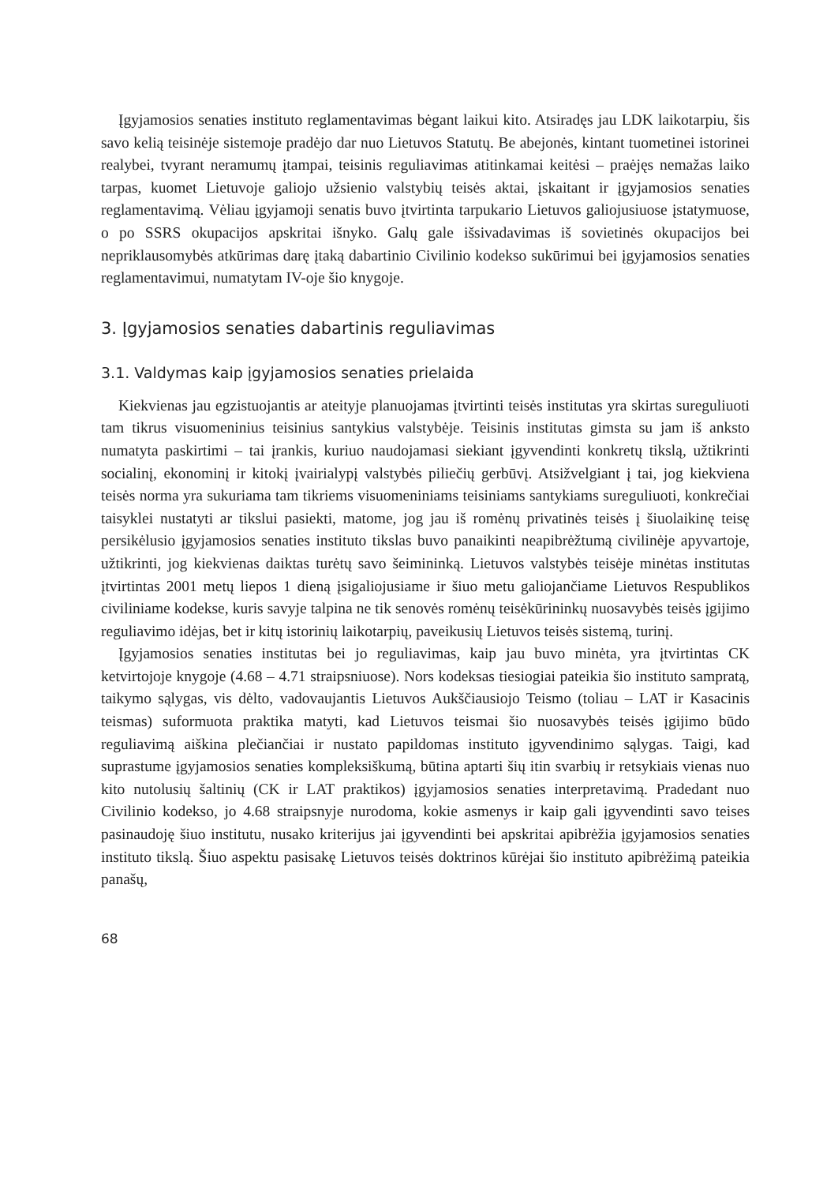Įgyjamosios senaties instituto reglamentavimas bėgant laikui kito. Atsiradęs jau LDK laikotarpiu, šis savo kelią teisinėje sistemoje pradėjo dar nuo Lietuvos Statutų. Be abejonės, kintant tuometinei istorinei realybei, tvyrant neramumų įtampai, teisinis reguliavimas atitinkamai keitėsi – praėjęs nemažas laiko tarpas, kuomet Lietuvoje galiojo užsienio valstybių teisės aktai, įskaitant ir įgyjamosios senaties reglamentavimą. Vėliau įgyjamoji senatis buvo įtvirtinta tarpukario Lietuvos galiojusiuose įstatymuose, o po SSRS okupacijos apskritai išnyko. Galų gale išsivadavimas iš sovietinės okupacijos bei nepriklausomybės atkūrimas darę įtaką dabartinio Civilinio kodekso sukūrimui bei įgyjamosios senaties reglamentavimui, numatytam IV-oje šio knygoje.
3. Įgyjamosios senaties dabartinis reguliavimas
3.1. Valdymas kaip įgyjamosios senaties prielaida
Kiekvienas jau egzistuojantis ar ateityje planuojamas įtvirtinti teisės institutas yra skirtas sureguliuoti tam tikrus visuomeninius teisinius santykius valstybėje. Teisinis institutas gimsta su jam iš anksto numatyta paskirtimi – tai įrankis, kuriuo naudojamasi siekiant įgyvendinti konkretų tikslą, užtikrinti socialinį, ekonominį ir kitokį įvairialypį valstybės piliečių gerbūvį. Atsižvelgiant į tai, jog kiekviena teisės norma yra sukuriama tam tikriems visuomeniniams teisiniams santykiams sureguliuoti, konkrečiai taisyklei nustatyti ar tikslui pasiekti, matome, jog jau iš romėnų privatinės teisės į šiuolaikinę teisę persikėlusio įgyjamosios senaties instituto tikslas buvo panaikinti neapibrėžtumą civilinėje apyvartoje, užtikrinti, jog kiekvienas daiktas turėtų savo šeimininką. Lietuvos valstybės teisėje minėtas institutas įtvirtintas 2001 metų liepos 1 dieną įsigaliojusiame ir šiuo metu galiojančiame Lietuvos Respublikos civiliniame kodekse, kuris savyje talpina ne tik senovės romėnų teisėkūrininkų nuosavybės teisės įgijimo reguliavimo idėjas, bet ir kitų istorinių laikotarpių, paveikusių Lietuvos teisės sistemą, turinį.
Įgyjamosios senaties institutas bei jo reguliavimas, kaip jau buvo minėta, yra įtvirtintas CK ketvirtojoje knygoje (4.68 – 4.71 straipsniuose). Nors kodeksas tiesiogiai pateikia šio instituto sampratą, taikymo sąlygas, vis dėlto, vadovaujantis Lietuvos Aukščiausiojo Teismo (toliau – LAT ir Kasacinis teismas) suformuota praktika matyti, kad Lietuvos teismai šio nuosavybės teisės įgijimo būdo reguliavimą aiškina plečiančiai ir nustato papildomas instituto įgyvendinimo sąlygas. Taigi, kad suprastume įgyjamosios senaties kompleksiškumą, būtina aptarti šių itin svarbių ir retsykiais vienas nuo kito nutolusių šaltinių (CK ir LAT praktikos) įgyjamosios senaties interpretavimą. Pradedant nuo Civilinio kodekso, jo 4.68 straipsnyje nurodoma, kokie asmenys ir kaip gali įgyvendinti savo teises pasinaudoję šiuo institutu, nusako kriterijus jai įgyvendinti bei apskritai apibrėžia įgyjamosios senaties instituto tikslą. Šiuo aspektu pasisakę Lietuvos teisės doktrinos kūrėjai šio instituto apibrėžimą pateikia panašų,
68